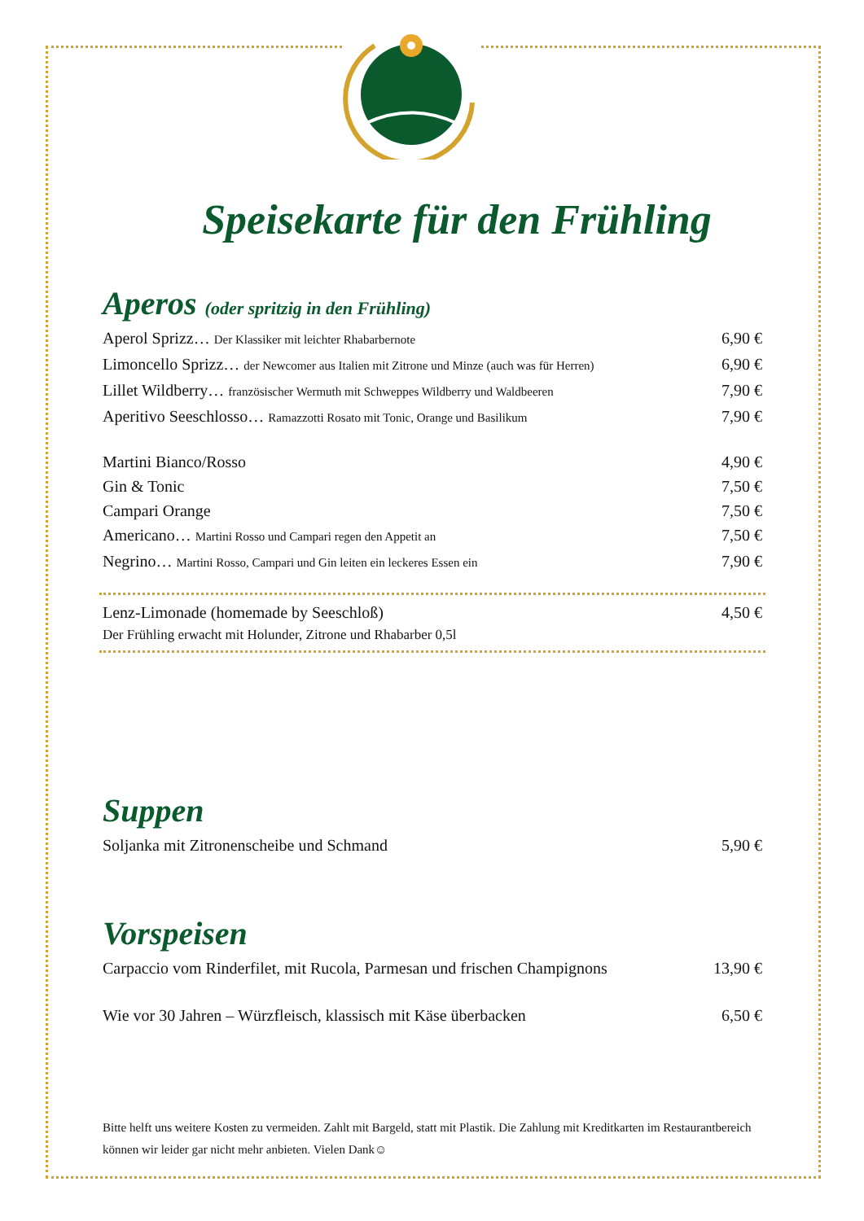Speisekarte für den Frühling
Aperos (oder spritzig in den Frühling)
Aperol Sprizz… Der Klassiker mit leichter Rhabarbernote
6,90 €
Limoncello Sprizz… der Newcomer aus Italien mit Zitrone und Minze (auch was für Herren)
6,90 €
Lillet Wildberry… französischer Wermuth mit Schweppes Wildberry und Waldbeeren
7,90 €
Aperitivo Seeschlosso… Ramazzotti Rosato mit Tonic, Orange und Basilikum
7,90 €
Martini Bianco/Rosso 4,90 €
Gin & Tonic 7,50 €
Campari Orange 7,50 €
Americano… Martini Rosso und Campari regen den Appetit an
7,50 €
Negrino… Martini Rosso, Campari und Gin leiten ein leckeres Essen ein
7,90 €
Lenz-Limonade (homemade by Seeschloß)
4,50 €
Der Frühling erwacht mit Holunder, Zitrone und Rhabarber 0,5l
Suppen
Soljanka mit Zitronenscheibe und Schmand
5,90 €
Vorspeisen
Carpaccio vom Rinderfilet, mit Rucola, Parmesan und frischen Champignons
13,90 €
Wie vor 30 Jahren – Würzfleisch, klassisch mit Käse überbacken
6,50 €
Bitte helft uns weitere Kosten zu vermeiden. Zahlt mit Bargeld, statt mit Plastik. Die Zahlung mit Kreditkarten im Restaurantbereich können wir leider gar nicht mehr anbieten. Vielen Dank☺